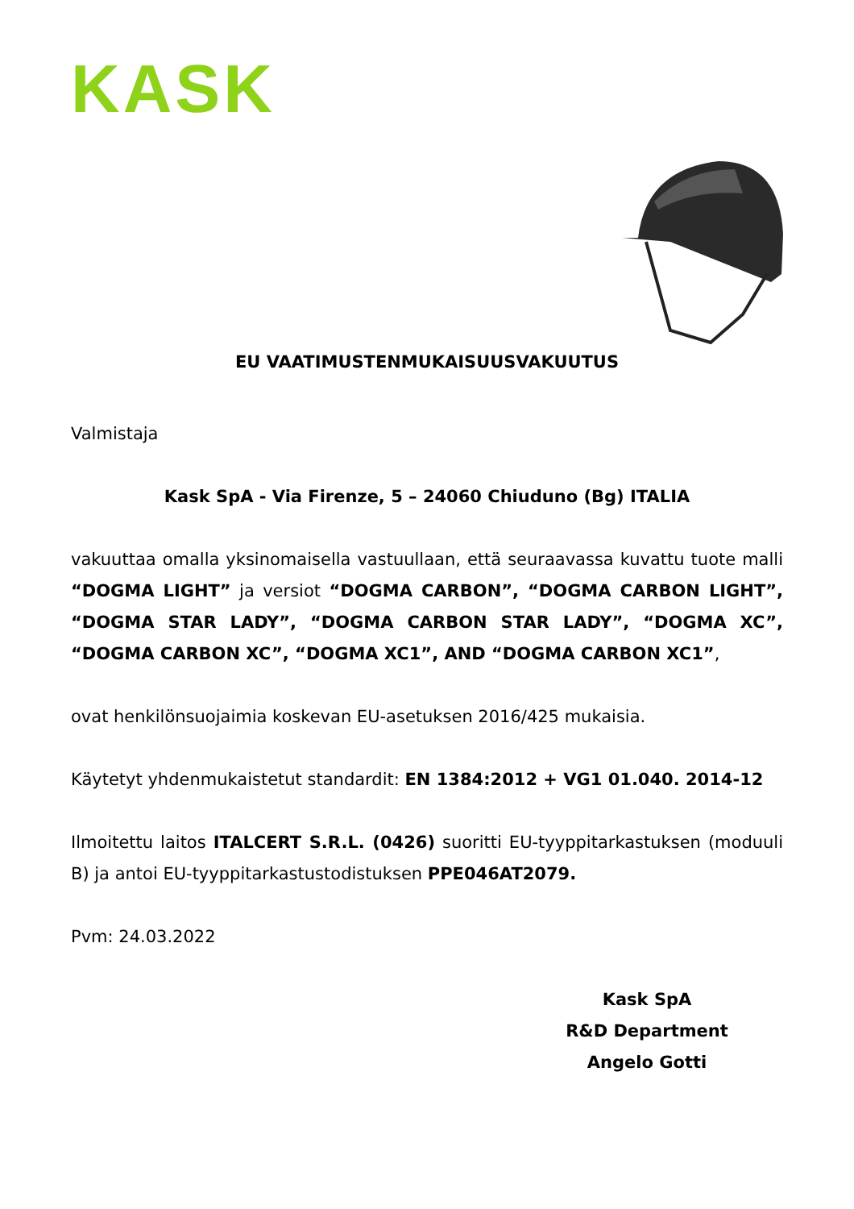KASK
EU VAATIMUSTENMUKAISUUSVAKUUTUS
Valmistaja
Kask SpA - Via Firenze, 5 – 24060 Chiuduno (Bg) ITALIA
vakuuttaa omalla yksinomaisella vastuullaan, että seuraavassa kuvattu tuote malli “DOGMA LIGHT” ja versiot “DOGMA CARBON”, “DOGMA CARBON LIGHT”, “DOGMA STAR LADY”, “DOGMA CARBON STAR LADY”, “DOGMA XC”, “DOGMA CARBON XC”, “DOGMA XC1”, AND “DOGMA CARBON XC1”,
ovat henkilönsuojaimia koskevan EU-asetuksen 2016/425 mukaisia.
Käytetyt yhdenmukaistetut standardit: EN 1384:2012 + VG1 01.040. 2014-12
Ilmoitettu laitos ITALCERT S.R.L. (0426) suoritti EU-tyyppitarkastuksen (moduuli B) ja antoi EU-tyyppitarkastustodistuksen PPE046AT2079.
Pvm: 24.03.2022
Kask SpA
R&D Department
Angelo Gotti